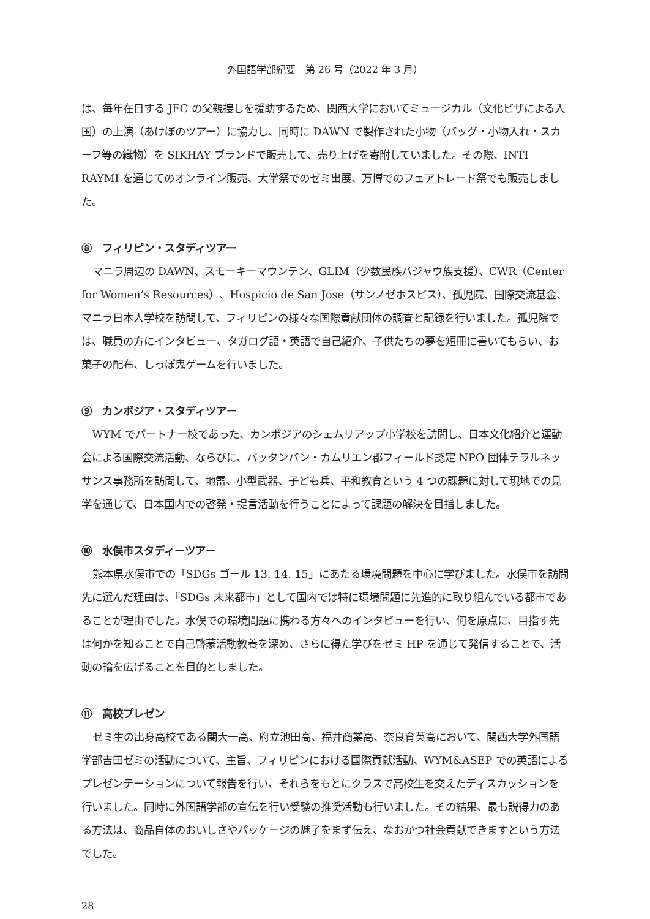外国語学部紀要　第 26 号（2022 年 3 月）
は、毎年在日する JFC の父親捜しを援助するため、関西大学においてミュージカル（文化ビザによる入国）の上演（あけぼのツアー）に協力し、同時に DAWN で製作された小物（バッグ・小物入れ・スカーフ等の織物）を SIKHAY ブランドで販売して、売り上げを寄附していました。その際、INTI RAYMI を通じてのオンライン販売、大学祭でのゼミ出展、万博でのフェアトレード祭でも販売しました。
⑧　フィリピン・スタディツアー
マニラ周辺の DAWN、スモーキーマウンテン、GLIM（少数民族バジャウ族支援）、CWR（Center for Women’s Resources）、Hospicio de San Jose（サンノゼホスピス）、孤児院、国際交流基金、マニラ日本人学校を訪問して、フィリピンの様々な国際貢献団体の調査と記録を行いました。孤児院では、職員の方にインタビュー、タガログ語・英語で自己紹介、子供たちの夢を短冊に書いてもらい、お菓子の配布、しっぽ鬼ゲームを行いました。
⑨　カンボジア・スタディツアー
WYM でパートナー校であった、カンボジアのシェムリアップ小学校を訪問し、日本文化紹介と運動会による国際交流活動、ならびに、バッタンバン・カムリエン郡フィールド認定 NPO 団体テラルネッサンス事務所を訪問して、地雷、小型武器、子ども兵、平和教育という 4 つの課題に対して現地での見学を通じて、日本国内での啓発・提言活動を行うことによって課題の解決を目指しました。
⑩　水俣市スタディーツアー
熊本県水俣市での「SDGs ゴール 13. 14. 15」にあたる環境問題を中心に学びました。水俣市を訪問先に選んだ理由は、「SDGs 未来都市」として国内では特に環境問題に先進的に取り組んでいる都市であることが理由でした。水俣での環境問題に携わる方々へのインタビューを行い、何を原点に、目指す先は何かを知ることで自己啓蒙活動教養を深め、さらに得た学びをゼミ HP を通じて発信することで、活動の輪を広げることを目的としました。
⑪　高校プレゼン
ゼミ生の出身高校である関大一高、府立池田高、福井商業高、奈良育英高において、関西大学外国語学部吉田ゼミの活動について、主旨、フィリピンにおける国際貢献活動、WYM&ASEP での英語によるプレゼンテーションについて報告を行い、それらをもとにクラスで高校生を交えたディスカッションを行いました。同時に外国語学部の宣伝を行い受験の推奨活動も行いました。その結果、最も説得力のある方法は、商品自体のおいしさやパッケージの魅了をまず伝え、なおかつ社会貢献できますという方法でした。
28